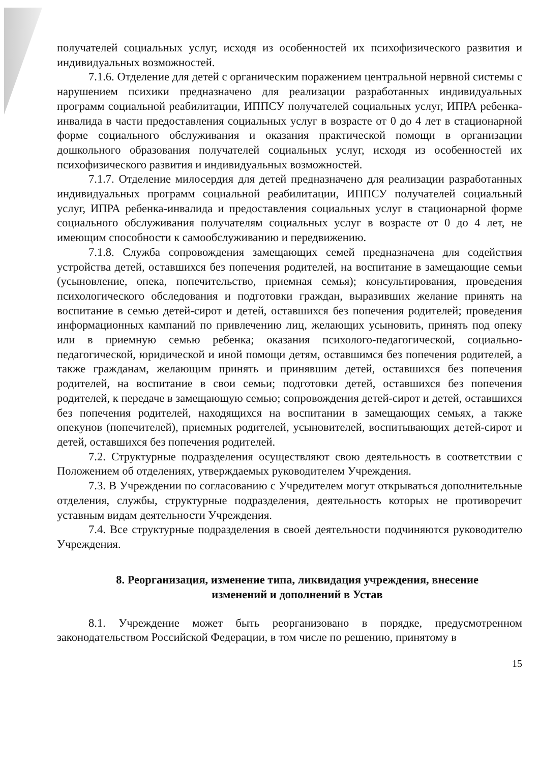получателей социальных услуг, исходя из особенностей их психофизического развития и индивидуальных возможностей.
7.1.6. Отделение для детей с органическим поражением центральной нервной системы с нарушением психики предназначено для реализации разработанных индивидуальных программ социальной реабилитации, ИППСУ получателей социальных услуг, ИПРА ребенка-инвалида в части предоставления социальных услуг в возрасте от 0 до 4 лет в стационарной форме социального обслуживания и оказания практической помощи в организации дошкольного образования получателей социальных услуг, исходя из особенностей их психофизического развития и индивидуальных возможностей.
7.1.7. Отделение милосердия для детей предназначено для реализации разработанных индивидуальных программ социальной реабилитации, ИППСУ получателей социальный услуг, ИПРА ребенка-инвалида и предоставления социальных услуг в стационарной форме социального обслуживания получателям социальных услуг в возрасте от 0 до 4 лет, не имеющим способности к самообслуживанию и передвижению.
7.1.8. Служба сопровождения замещающих семей предназначена для содействия устройства детей, оставшихся без попечения родителей, на воспитание в замещающие семьи (усыновление, опека, попечительство, приемная семья); консультирования, проведения психологического обследования и подготовки граждан, выразивших желание принять на воспитание в семью детей-сирот и детей, оставшихся без попечения родителей; проведения информационных кампаний по привлечению лиц, желающих усыновить, принять под опеку или в приемную семью ребенка; оказания психолого-педагогической, социально-педагогической, юридической и иной помощи детям, оставшимся без попечения родителей, а также гражданам, желающим принять и принявшим детей, оставшихся без попечения родителей, на воспитание в свои семьи; подготовки детей, оставшихся без попечения родителей, к передаче в замещающую семью; сопровождения детей-сирот и детей, оставшихся без попечения родителей, находящихся на воспитании в замещающих семьях, а также опекунов (попечителей), приемных родителей, усыновителей, воспитывающих детей-сирот и детей, оставшихся без попечения родителей.
7.2. Структурные подразделения осуществляют свою деятельность в соответствии с Положением об отделениях, утверждаемых руководителем Учреждения.
7.3. В Учреждении по согласованию с Учредителем могут открываться дополнительные отделения, службы, структурные подразделения, деятельность которых не противоречит уставным видам деятельности Учреждения.
7.4. Все структурные подразделения в своей деятельности подчиняются руководителю Учреждения.
8. Реорганизация, изменение типа, ликвидация учреждения, внесение изменений и дополнений в Устав
8.1. Учреждение может быть реорганизовано в порядке, предусмотренном законодательством Российской Федерации, в том числе по решению, принятому в
15